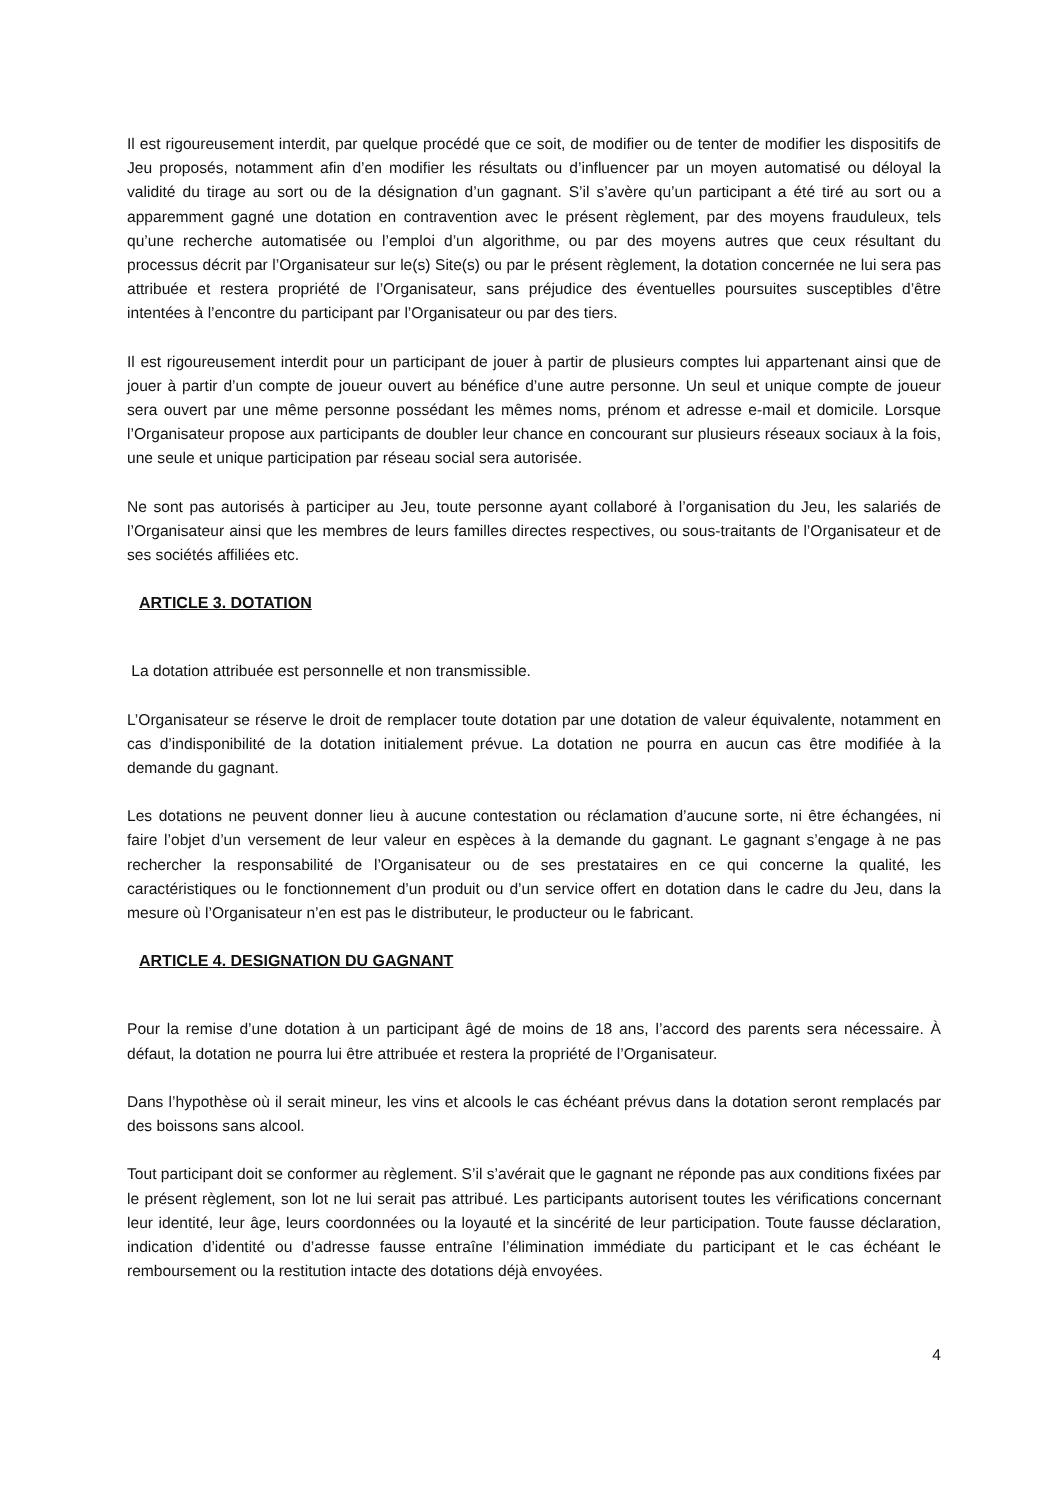Il est rigoureusement interdit, par quelque procédé que ce soit, de modifier ou de tenter de modifier les dispositifs de Jeu proposés, notamment afin d’en modifier les résultats ou d’influencer par un moyen automatisé ou déloyal la validité du tirage au sort ou de la désignation d’un gagnant. S’il s’avère qu’un participant a été tiré au sort ou a apparemment gagné une dotation en contravention avec le présent règlement, par des moyens frauduleux, tels qu’une recherche automatisée ou l’emploi d’un algorithme, ou par des moyens autres que ceux résultant du processus décrit par l’Organisateur sur le(s) Site(s) ou par le présent règlement, la dotation concernée ne lui sera pas attribuée et restera propriété de l’Organisateur, sans préjudice des éventuelles poursuites susceptibles d’être intentées à l’encontre du participant par l’Organisateur ou par des tiers.
Il est rigoureusement interdit pour un participant de jouer à partir de plusieurs comptes lui appartenant ainsi que de jouer à partir d’un compte de joueur ouvert au bénéfice d’une autre personne. Un seul et unique compte de joueur sera ouvert par une même personne possédant les mêmes noms, prénom et adresse e-mail et domicile. Lorsque l’Organisateur propose aux participants de doubler leur chance en concourant sur plusieurs réseaux sociaux à la fois, une seule et unique participation par réseau social sera autorisée.
Ne sont pas autorisés à participer au Jeu, toute personne ayant collaboré à l’organisation du Jeu, les salariés de l’Organisateur ainsi que les membres de leurs familles directes respectives, ou sous-traitants de l’Organisateur et de ses sociétés affiliées etc.
ARTICLE 3. DOTATION
La dotation attribuée est personnelle et non transmissible.
L’Organisateur se réserve le droit de remplacer toute dotation par une dotation de valeur équivalente, notamment en cas d’indisponibilité de la dotation initialement prévue. La dotation ne pourra en aucun cas être modifiée à la demande du gagnant.
Les dotations ne peuvent donner lieu à aucune contestation ou réclamation d’aucune sorte, ni être échangées, ni faire l’objet d’un versement de leur valeur en espèces à la demande du gagnant. Le gagnant s’engage à ne pas rechercher la responsabilité de l’Organisateur ou de ses prestataires en ce qui concerne la qualité, les caractéristiques ou le fonctionnement d’un produit ou d’un service offert en dotation dans le cadre du Jeu, dans la mesure où l’Organisateur n’en est pas le distributeur, le producteur ou le fabricant.
ARTICLE 4. DESIGNATION DU GAGNANT
Pour la remise d’une dotation à un participant âgé de moins de 18 ans, l’accord des parents sera nécessaire. À défaut, la dotation ne pourra lui être attribuée et restera la propriété de l’Organisateur.
Dans l’hypothèse où il serait mineur, les vins et alcools le cas échéant prévus dans la dotation seront remplacés par des boissons sans alcool.
Tout participant doit se conformer au règlement. S’il s’avérait que le gagnant ne réponde pas aux conditions fixées par le présent règlement, son lot ne lui serait pas attribué. Les participants autorisent toutes les vérifications concernant leur identité, leur âge, leurs coordonnées ou la loyauté et la sincérité de leur participation. Toute fausse déclaration, indication d’identité ou d’adresse fausse entraîne l’élimination immédiate du participant et le cas échéant le remboursement ou la restitution intacte des dotations déjà envoyées.
4